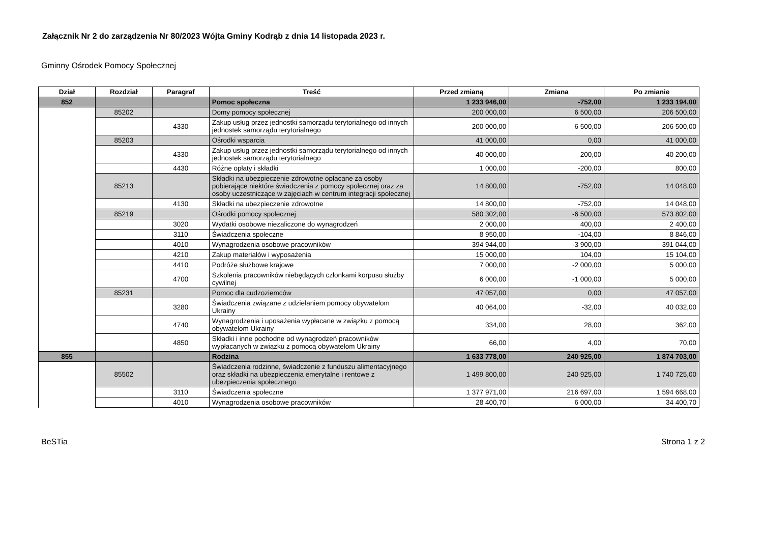Załącznik Nr 2 do zarządzenia Nr 80/2023 Wójta Gminy Kodrąb z dnia 14 listopada 2023 r.
Gminny Ośrodek Pomocy Społecznej
| Dział | Rozdział | Paragraf | Treść | Przed zmianą | Zmiana | Po zmianie |
| --- | --- | --- | --- | --- | --- | --- |
| 852 | | | Pomoc społeczna | 1 233 946,00 | -752,00 | 1 233 194,00 |
| | 85202 | | Domy pomocy społecznej | 200 000,00 | 6 500,00 | 206 500,00 |
| | | 4330 | Zakup usług przez jednostki samorządu terytorialnego od innych jednostek samorządu terytorialnego | 200 000,00 | 6 500,00 | 206 500,00 |
| | 85203 | | Ośrodki wsparcia | 41 000,00 | 0,00 | 41 000,00 |
| | | 4330 | Zakup usług przez jednostki samorządu terytorialnego od innych jednostek samorządu terytorialnego | 40 000,00 | 200,00 | 40 200,00 |
| | | 4430 | Różne opłaty i składki | 1 000,00 | -200,00 | 800,00 |
| | 85213 | | Składki na ubezpieczenie zdrowotne opłacane za osoby pobierające niektóre świadczenia z pomocy społecznej oraz za osoby uczestniczące w zajęciach w centrum integracji społecznej | 14 800,00 | -752,00 | 14 048,00 |
| | | 4130 | Składki na ubezpieczenie zdrowotne | 14 800,00 | -752,00 | 14 048,00 |
| | 85219 | | Ośrodki pomocy społecznej | 580 302,00 | -6 500,00 | 573 802,00 |
| | | 3020 | Wydatki osobowe niezaliczone do wynagrodzeń | 2 000,00 | 400,00 | 2 400,00 |
| | | 3110 | Świadczenia społeczne | 8 950,00 | -104,00 | 8 846,00 |
| | | 4010 | Wynagrodzenia osobowe pracowników | 394 944,00 | -3 900,00 | 391 044,00 |
| | | 4210 | Zakup materiałów i wyposażenia | 15 000,00 | 104,00 | 15 104,00 |
| | | 4410 | Podróże służbowe krajowe | 7 000,00 | -2 000,00 | 5 000,00 |
| | | 4700 | Szkolenia pracowników niebędących członkami korpusu służby cywilnej | 6 000,00 | -1 000,00 | 5 000,00 |
| | 85231 | | Pomoc dla cudzoziemców | 47 057,00 | 0,00 | 47 057,00 |
| | | 3280 | Świadczenia związane z udzielaniem pomocy obywatelom Ukrainy | 40 064,00 | -32,00 | 40 032,00 |
| | | 4740 | Wynagrodzenia i uposażenia wypłacane w związku z pomocą obywatelom Ukrainy | 334,00 | 28,00 | 362,00 |
| | | 4850 | Składki i inne pochodne od wynagrodzeń pracowników wypłacanych w związku z pomocą obywatelom Ukrainy | 66,00 | 4,00 | 70,00 |
| 855 | | | Rodzina | 1 633 778,00 | 240 925,00 | 1 874 703,00 |
| | 85502 | | Świadczenia rodzinne, świadczenie z funduszu alimentacyjnego oraz składki na ubezpieczenia emerytalne i rentowe z ubezpieczenia społecznego | 1 499 800,00 | 240 925,00 | 1 740 725,00 |
| | | 3110 | Świadczenia społeczne | 1 377 971,00 | 216 697,00 | 1 594 668,00 |
| | | 4010 | Wynagrodzenia osobowe pracowników | 28 400,70 | 6 000,00 | 34 400,70 |
BeSTia Strona 1 z 2